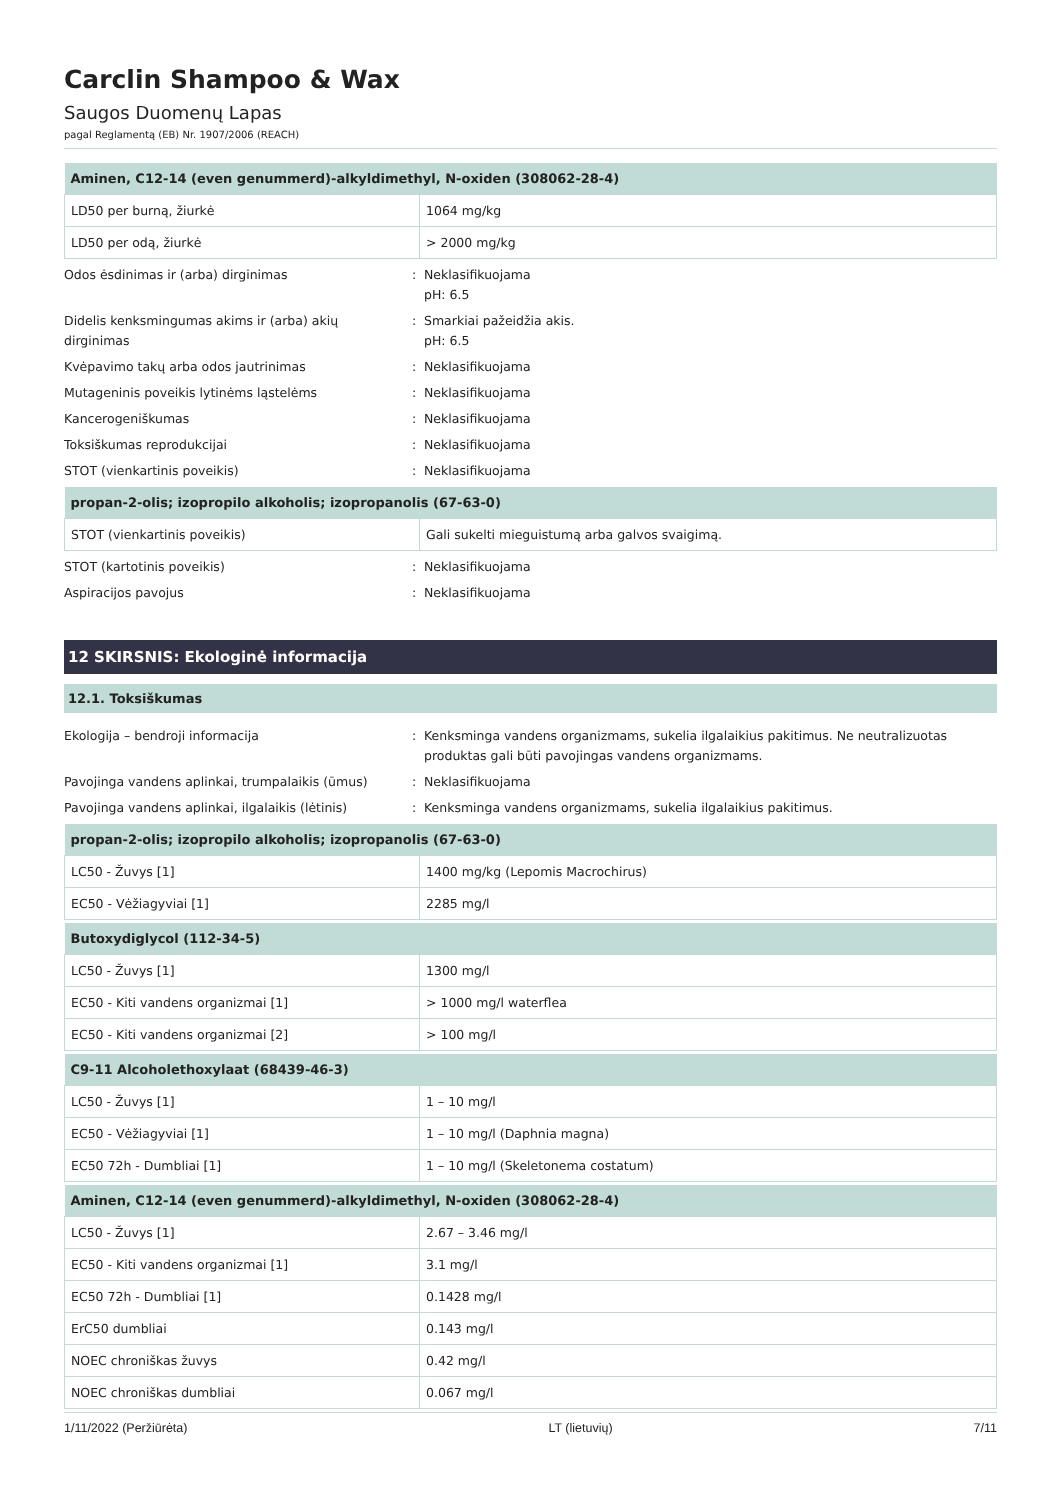Carclin Shampoo & Wax
Saugos Duomenų Lapas
pagal Reglamentą (EB) Nr. 1907/2006 (REACH)
| Aminen, C12-14 (even genummerd)-alkyldimethyl, N-oxiden (308062-28-4) | |
| --- | --- |
| LD50 per burną, žiurkė | 1064 mg/kg |
| LD50 per odą, žiurkė | > 2000 mg/kg |
| Odos ėsdinimas ir (arba) dirginimas | : | Neklasifikuojama pH: 6.5 |
| Didelis kenksmingumas akims ir (arba) akių dirginimas | : | Smarkiai pažeidžia akis. pH: 6.5 |
| Kvėpavimo takų arba odos jautrinimas | : | Neklasifikuojama |
| Mutageninis poveikis lytinėms ląstelėms | : | Neklasifikuojama |
| Kancerogeniškumas | : | Neklasifikuojama |
| Toksiškumas reprodukcijai | : | Neklasifikuojama |
| STOT (vienkartinis poveikis) | : | Neklasifikuojama |
| propan-2-olis; izopropilo alkoholis; izopropanolis (67-63-0) | |
| --- | --- |
| STOT (vienkartinis poveikis) | Gali sukelti mieguistumą arba galvos svaigimą. |
| STOT (kartotinis poveikis) | : | Neklasifikuojama |
| Aspiracijos pavojus | : | Neklasifikuojama |
12 SKIRSNIS: Ekologinė informacija
12.1. Toksiškumas
| Ekologija – bendroji informacija | : | Kenksminga vandens organizmams, sukelia ilgalaikius pakitimus. Ne neutralizuotas produktas gali būti pavojingas vandens organizmams. |
| Pavojinga vandens aplinkai, trumpalaikis (ūmus) | : | Neklasifikuojama |
| Pavojinga vandens aplinkai, ilgalaikis (lėtinis) | : | Kenksminga vandens organizmams, sukelia ilgalaikius pakitimus. |
| propan-2-olis; izopropilo alkoholis; izopropanolis (67-63-0) | |
| --- | --- |
| LC50 - Žuvys [1] | 1400 mg/kg (Lepomis Macrochirus) |
| EC50 - Vėžiagyviai [1] | 2285 mg/l |
| Butoxydiglycol (112-34-5) | |
| --- | --- |
| LC50 - Žuvys [1] | 1300 mg/l |
| EC50 - Kiti vandens organizmai [1] | > 1000 mg/l waterflea |
| EC50 - Kiti vandens organizmai [2] | > 100 mg/l |
| C9-11 Alcoholethoxylaat (68439-46-3) | |
| --- | --- |
| LC50 - Žuvys [1] | 1 – 10 mg/l |
| EC50 - Vėžiagyviai [1] | 1 – 10 mg/l (Daphnia magna) |
| EC50 72h - Dumbliai [1] | 1 – 10 mg/l (Skeletonema costatum) |
| Aminen, C12-14 (even genummerd)-alkyldimethyl, N-oxiden (308062-28-4) | |
| --- | --- |
| LC50 - Žuvys [1] | 2.67 – 3.46 mg/l |
| EC50 - Kiti vandens organizmai [1] | 3.1 mg/l |
| EC50 72h - Dumbliai [1] | 0.1428 mg/l |
| ErC50 dumbliai | 0.143 mg/l |
| NOEC chroniškas žuvys | 0.42 mg/l |
| NOEC chroniškas dumbliai | 0.067 mg/l |
1/11/2022 (Peržiūrėta) LT (lietuvių) 7/11